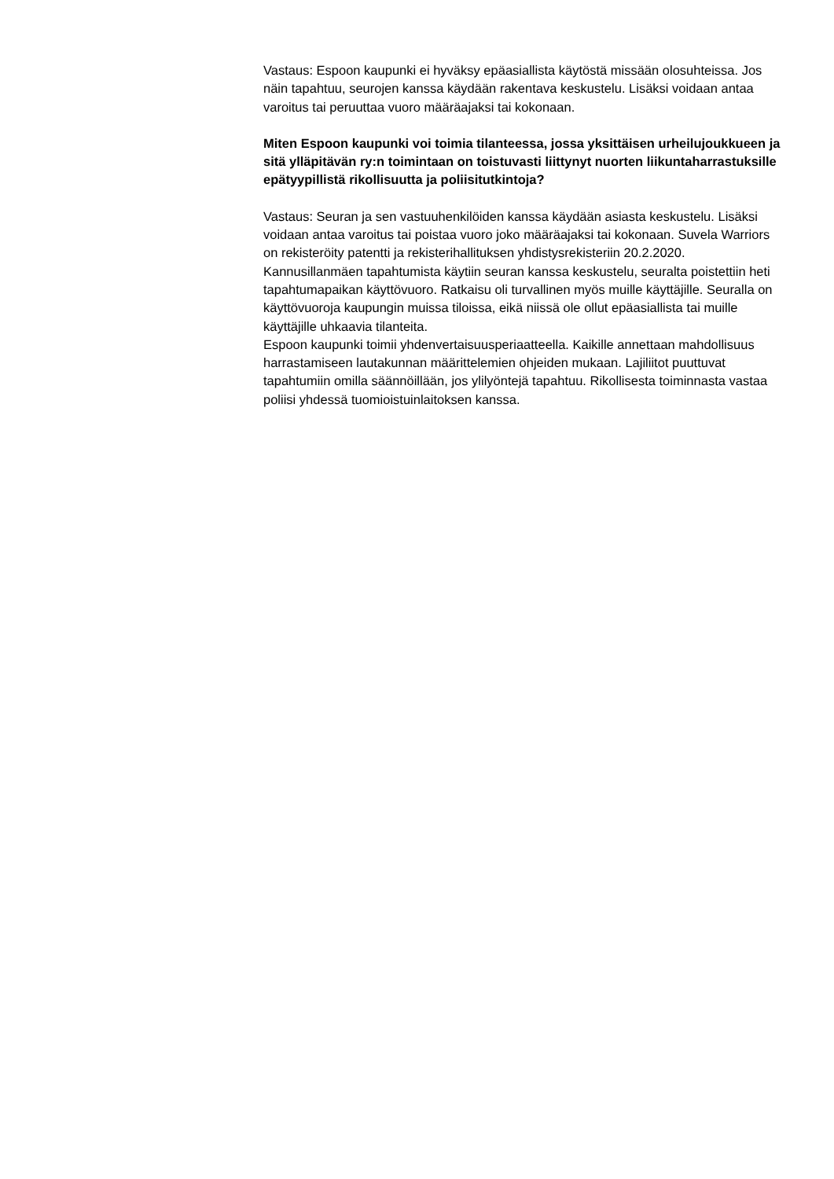Vastaus: Espoon kaupunki ei hyväksy epäasiallista käytöstä missään olosuhteissa. Jos näin tapahtuu, seurojen kanssa käydään rakentava keskustelu. Lisäksi voidaan antaa varoitus tai peruuttaa vuoro määräajaksi tai kokonaan.
Miten Espoon kaupunki voi toimia tilanteessa, jossa yksittäisen urheilujoukkueen ja sitä ylläpitävän ry:n toimintaan on toistuvasti liittynyt nuorten liikuntaharrastuksille epätyypillistä rikollisuutta ja poliisitutkintoja?
Vastaus: Seuran ja sen vastuuhenkilöiden kanssa käydään asiasta keskustelu. Lisäksi voidaan antaa varoitus tai poistaa vuoro joko määräajaksi tai kokonaan. Suvela Warriors on rekisteröity patentti ja rekisterihallituksen yhdistysrekisteriin 20.2.2020. Kannusillanmäen tapahtumista käytiin seuran kanssa keskustelu, seuralta poistettiin heti tapahtumapaikan käyttövuoro. Ratkaisu oli turvallinen myös muille käyttäjille. Seuralla on käyttövuoroja kaupungin muissa tiloissa, eikä niissä ole ollut epäasiallista tai muille käyttäjille uhkaavia tilanteita.
Espoon kaupunki toimii yhdenvertaisuusperiaatteella. Kaikille annettaan mahdollisuus harrastamiseen lautakunnan määrittelemien ohjeiden mukaan. Lajiliitot puuttuvat tapahtumiin omilla säännöillään, jos ylilyöntejä tapahtuu. Rikollisesta toiminnasta vastaa poliisi yhdessä tuomioistuinlaitoksen kanssa.